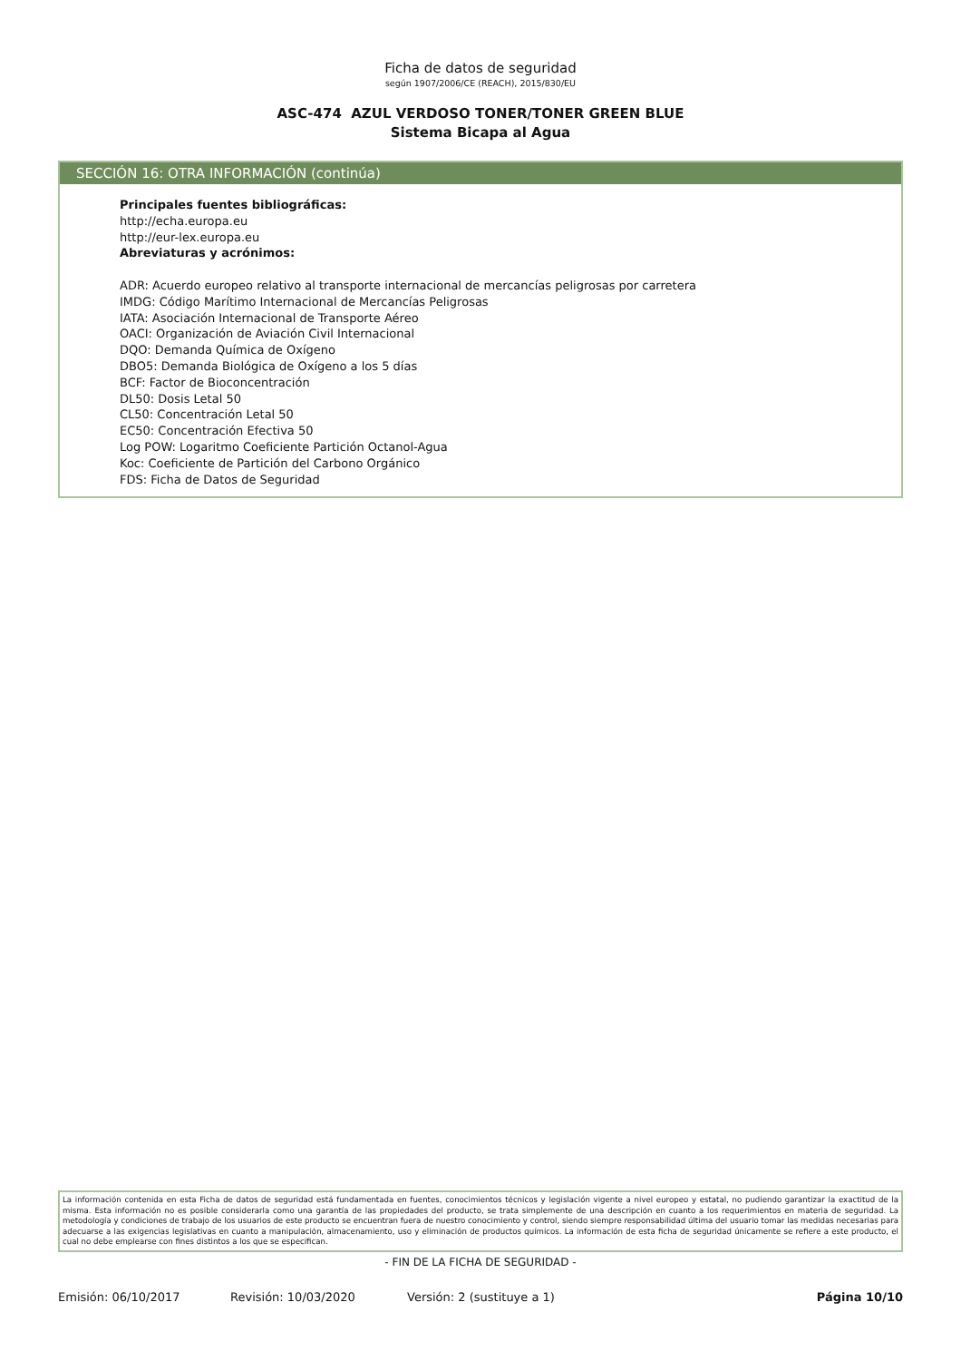Ficha de datos de seguridad
según 1907/2006/CE (REACH), 2015/830/EU
ASC-474 AZUL VERDOSO TONER/TONER GREEN BLUE
Sistema Bicapa al Agua
SECCIÓN 16: OTRA INFORMACIÓN (continúa)
Principales fuentes bibliográficas:
http://echa.europa.eu
http://eur-lex.europa.eu
Abreviaturas y acrónimos:
ADR: Acuerdo europeo relativo al transporte internacional de mercancías peligrosas por carretera
IMDG: Código Marítimo Internacional de Mercancías Peligrosas
IATA: Asociación Internacional de Transporte Aéreo
OACI: Organización de Aviación Civil Internacional
DQO: Demanda Química de Oxígeno
DBO5: Demanda Biológica de Oxígeno a los 5 días
BCF: Factor de Bioconcentración
DL50: Dosis Letal 50
CL50: Concentración Letal 50
EC50: Concentración Efectiva 50
Log POW: Logaritmo Coeficiente Partición Octanol-Agua
Koc: Coeficiente de Partición del Carbono Orgánico
FDS: Ficha de Datos de Seguridad
La información contenida en esta Ficha de datos de seguridad está fundamentada en fuentes, conocimientos técnicos y legislación vigente a nivel europeo y estatal, no pudiendo garantizar la exactitud de la misma. Esta información no es posible considerarla como una garantía de las propiedades del producto, se trata simplemente de una descripción en cuanto a los requerimientos en materia de seguridad. La metodología y condiciones de trabajo de los usuarios de este producto se encuentran fuera de nuestro conocimiento y control, siendo siempre responsabilidad última del usuario tomar las medidas necesarias para adecuarse a las exigencias legislativas en cuanto a manipulación, almacenamiento, uso y eliminación de productos químicos. La información de esta ficha de seguridad únicamente se refiere a este producto, el cual no debe emplearse con fines distintos a los que se especifican.
- FIN DE LA FICHA DE SEGURIDAD -
Emisión: 06/10/2017 Revisión: 10/03/2020 Versión: 2 (sustituye a 1) Página 10/10